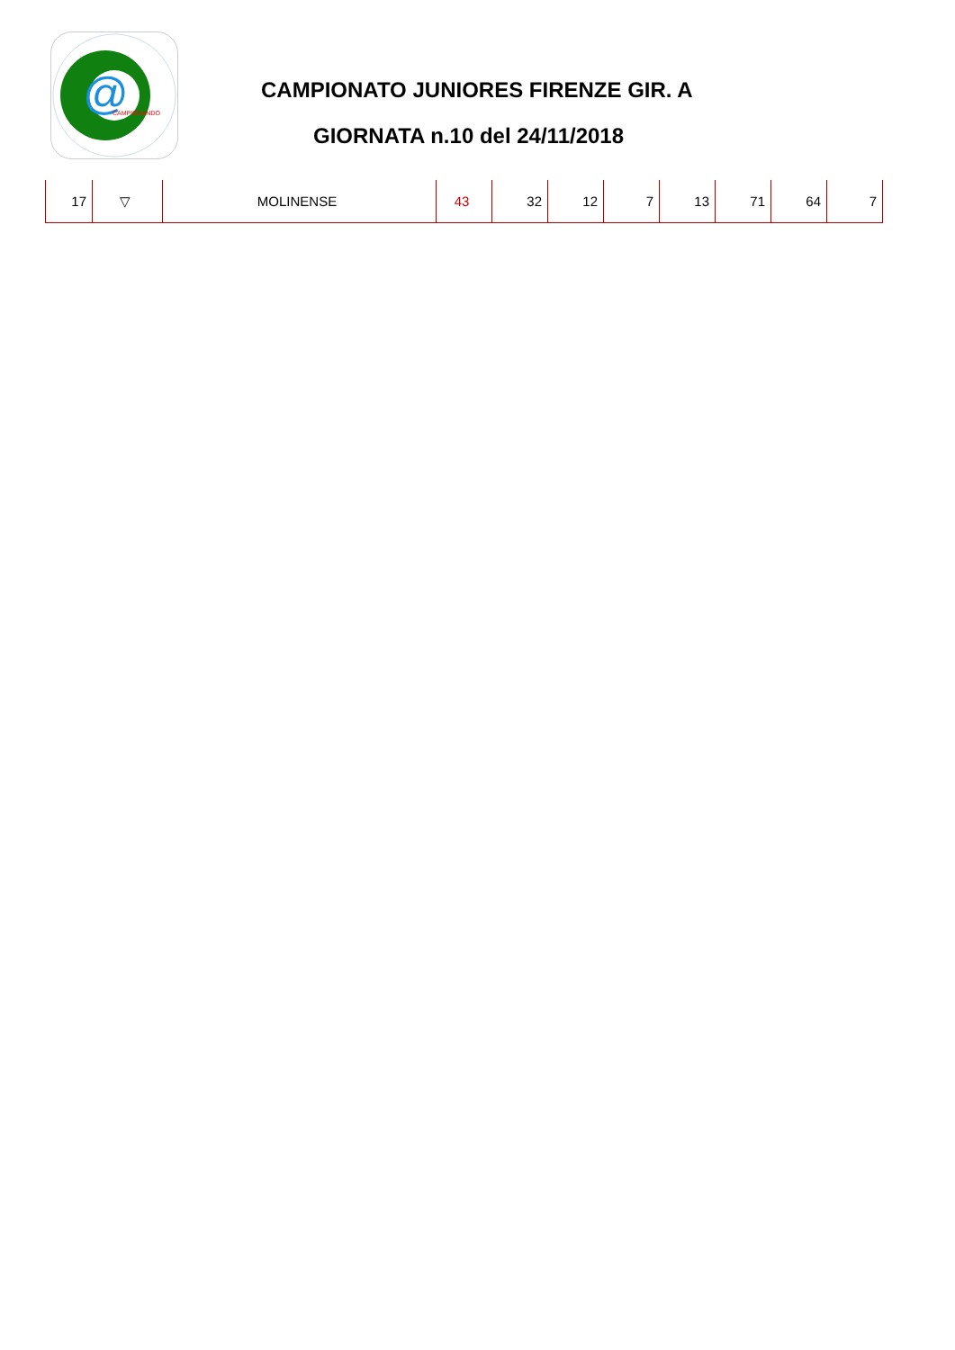@
CAMPIONANDO
CAMPIONATO JUNIORES FIRENZE GIR. A
GIORNATA n.10 del 24/11/2018
| 17 | ▽ | MOLINENSE | 43 | 32 | 12 | 7 | 13 | 71 | 64 | 7 |